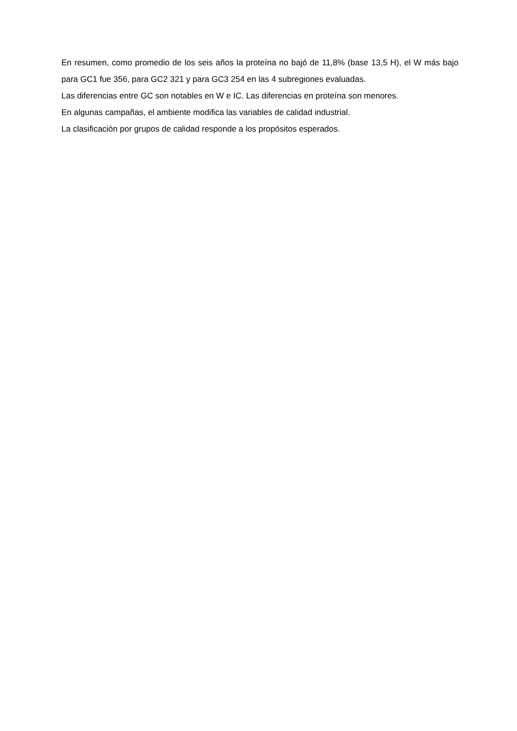En resumen, como promedio de los seis años la proteína no bajó de 11,8% (base 13,5 H), el W más bajo para GC1 fue 356, para GC2 321 y para GC3 254 en las 4 subregiones evaluadas.
Las diferencias entre GC son notables en W e IC. Las diferencias en proteína son menores.
En algunas campañas, el ambiente modifica las variables de calidad industrial.
La clasificación por grupos de calidad responde a los propósitos esperados.